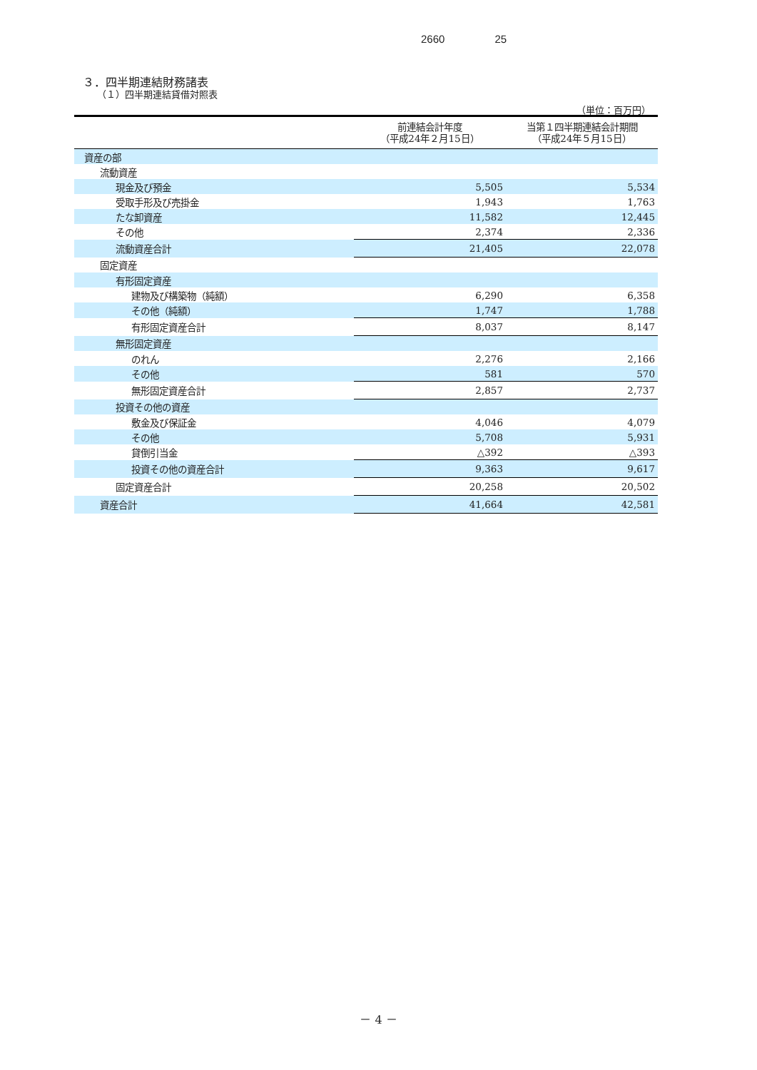2660 25
３．四半期連結財務諸表
（１）四半期連結貸借対照表
（単位：百万円）
| | 前連結会計年度 （平成24年２月15日） | 当第１四半期連結会計期間 （平成24年５月15日） |
| --- | --- | --- |
| 資産の部 | | |
| 流動資産 | | |
| 現金及び預金 | 5,505 | 5,534 |
| 受取手形及び売掛金 | 1,943 | 1,763 |
| たな卸資産 | 11,582 | 12,445 |
| その他 | 2,374 | 2,336 |
| 流動資産合計 | 21,405 | 22,078 |
| 固定資産 | | |
| 有形固定資産 | | |
| 建物及び構築物（純額） | 6,290 | 6,358 |
| その他（純額） | 1,747 | 1,788 |
| 有形固定資産合計 | 8,037 | 8,147 |
| 無形固定資産 | | |
| のれん | 2,276 | 2,166 |
| その他 | 581 | 570 |
| 無形固定資産合計 | 2,857 | 2,737 |
| 投資その他の資産 | | |
| 敷金及び保証金 | 4,046 | 4,079 |
| その他 | 5,708 | 5,931 |
| 貸倒引当金 | △392 | △393 |
| 投資その他の資産合計 | 9,363 | 9,617 |
| 固定資産合計 | 20,258 | 20,502 |
| 資産合計 | 41,664 | 42,581 |
－ 4 －